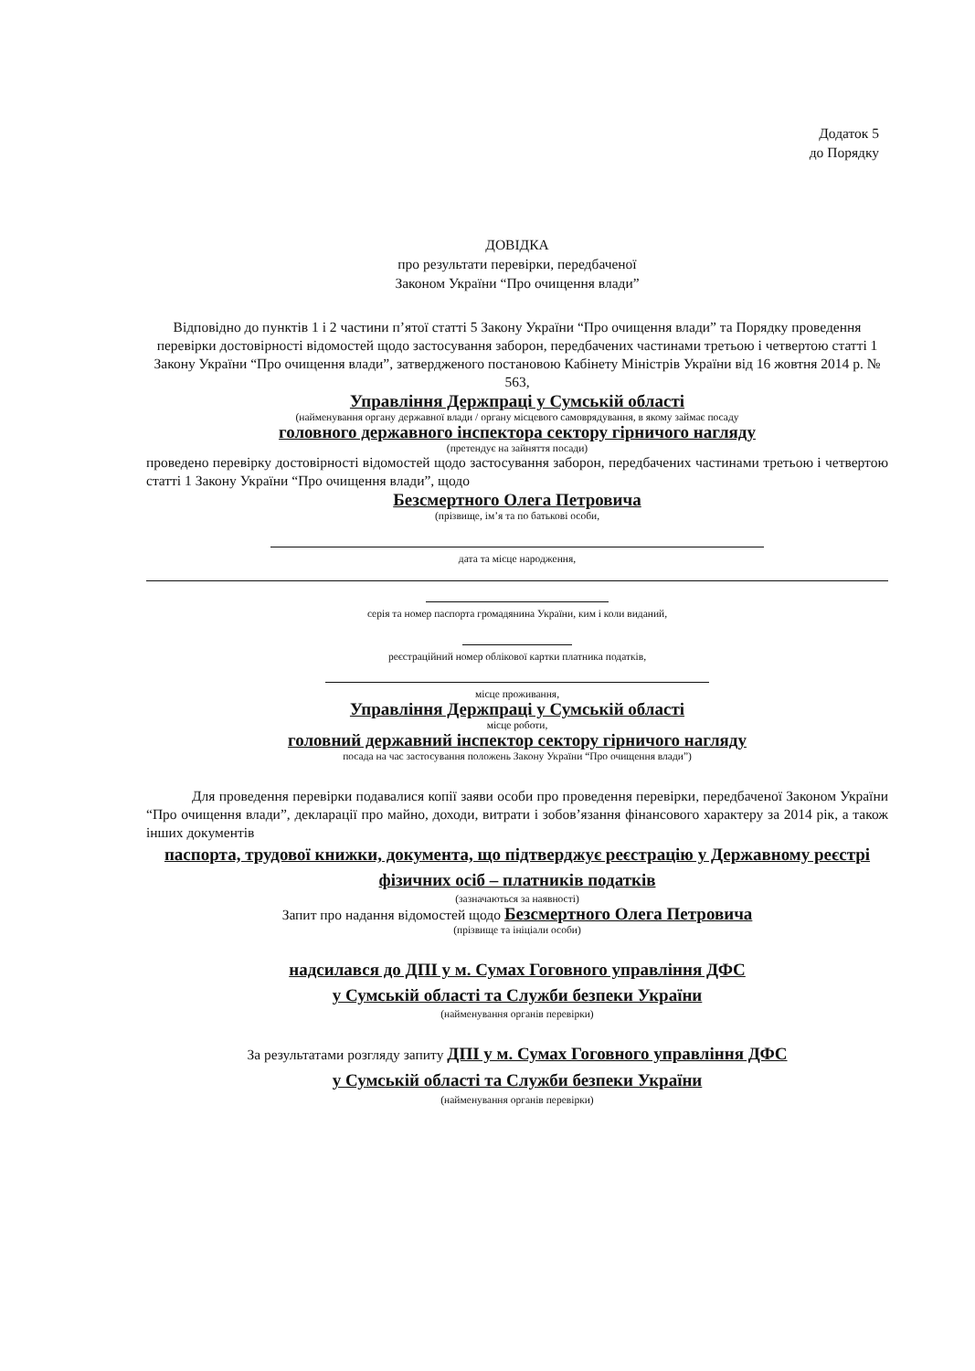Додаток 5
до Порядку
ДОВІДКА
про результати перевірки, передбаченої
Законом України “Про очищення влади”
Відповідно до пунктів 1 і 2 частини п’ятої статті 5 Закону України “Про очищення влади” та Порядку проведення перевірки достовірності відомостей щодо застосування заборон, передбачених частинами третьою і четвертою статті 1 Закону України “Про очищення влади”, затвердженого постановою Кабінету Міністрів України від 16 жовтня 2014 р. № 563,
Управління Держпраці у Сумській області
(найменування органу державної влади / органу місцевого самоврядування, в якому займає посаду
головного державного інспектора сектору гірничого нагляду
(претендує на зайняття посади)
проведено перевірку достовірності відомостей щодо застосування заборон, передбачених частинами третьою і четвертою статті 1 Закону України “Про очищення влади”, щодо
Безсмертного Олега Петровича
(прізвище, ім’я та по батькові особи,
дата та місце народження,
серія та номер паспорта громадянина України, ким і коли виданий,
реєстраційний номер облікової картки платника податків,
місце проживання,
Управління Держпраці у Сумській області
місце роботи,
головний державний інспектор сектору гірничого нагляду
посада на час застосування положень Закону України “Про очищення влади”)
Для проведення перевірки подавалися копії заяви особи про проведення перевірки, передбаченої Законом України “Про очищення влади”, декларації про майно, доходи, витрати і зобов’язання фінансового характеру за 2014 рік, а також інших документів
паспорта, трудової книжки, документа, що підтверджує реєстрацію у Державному реєстрі фізичних осіб – платників податків
(зазначаються за наявності)
Запит про надання відомостей щодо Безсмертного Олега Петровича
(прізвище та ініціали особи)
надсилався до ДПІ у м. Сумах Гоговного управління ДФС
у Сумській області та Служби безпеки України
(найменування органів перевірки)
За результатами розгляду запиту ДПІ у м. Сумах Гоговного управління ДФС
у Сумській області та Служби безпеки України
(найменування органів перевірки)